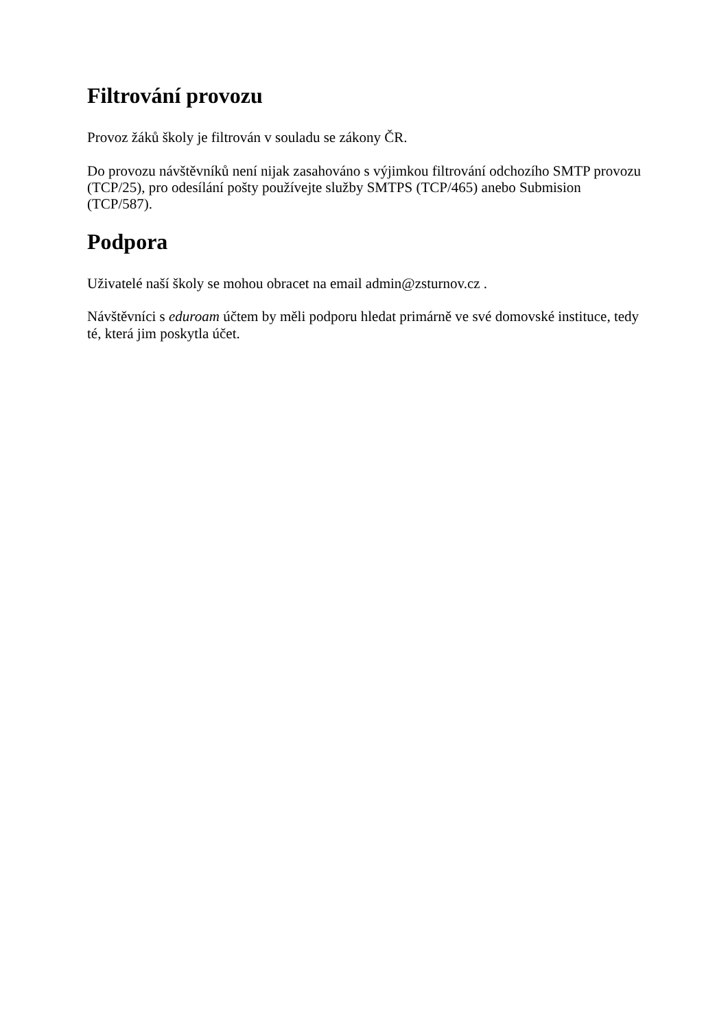Filtrování provozu
Provoz žáků školy je filtrován v souladu se zákony ČR.
Do provozu návštěvníků není nijak zasahováno s výjimkou filtrování odchozího SMTP provozu (TCP/25), pro odesílání pošty používejte služby SMTPS (TCP/465) anebo Submision (TCP/587).
Podpora
Uživatelé naší školy se mohou obracet na email admin@zsturnov.cz .
Návštěvníci s eduroam účtem by měli podporu hledat primárně ve své domovské instituce, tedy té, která jim poskytla účet.